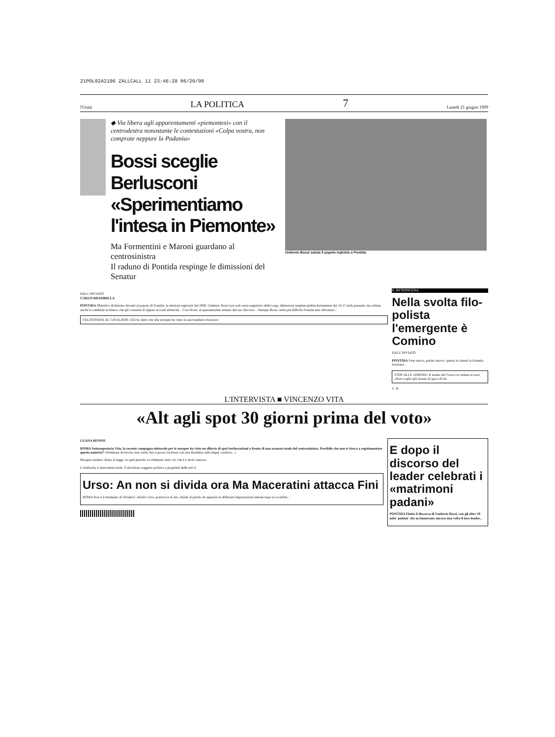21POL02A2106 ZALLCALL 11 23:46:28 06/20/99
l'Unità LA POLITICA 7 Lunedì 21 giugno 1999
◆ Via libera agli apparentamenti «piemontesi» con il centrodestra nonostante le contestazioni «Colpa vostra, non comprate neppure la Padania»
Bossi sceglie Berlusconi «Sperimentiamo l'intesa in Piemonte»
Ma Formentini e Maroni guardano al centrosinistra
Il raduno di Pontida respinge le dimissioni del Senatur
Umberto Bossi saluta il popolo leghista a Pontida
DALL'INVIATO
CARLO BRAMBILLA
PONTIDA Obiettivo dichiarato davanti al popolo di Pontida: le elezioni regionali del 2000. Umberto Bossi non solo resta segretario della Lega, dimissioni respinte plebiscitariamente dai 10-15 mila presenti, ma ottiene anche la cambiale in bianco che gli consente di siglare accordi elettorali... Così Bossi, al quarantesimo minuto del suo discorso... Dunque Bossi, nella più difficile Pontida mai affrontata...
TELEFONATA AL CAVALIERE «Gli ho detto che alle europee ha vinto la sua bandiera tricolore»
IL RETROSCENA
Nella svolta filo-polista l'emergente è Comino
DALL'INVIATO
PONTIDA Fase nuova, partito nuovo: questa in sintesi la formula bossiana...
STOP ALLE «ERESIE» Il leader del Carroccio intima ai suoi: «Non voglio più dosare di qua e di là»
C. B.
L'INTERVISTA ■ VINCENZO VITA
«Alt agli spot 30 giorni prima del voto»
LUANA BENINI
ROMA Sottosegretario Vita, la recente campagna elettorale per le europee ha visto un diluvio di spot berlusconiani a fronte di una assenza totale del centrosinistra. Possibile che non si riesca a regolamentare questa materia? «Premessa doverosa: non credo che si possa risolvere con una disamina sulla impar condicio...»
Bisogna rendere chiara la legge, in quel periodo va eliminato tutto ciò che è a titolo oneroso
L'Authority è intervenuta male. Coincidono soggetto politico e proprietà delle reti tv
Urso: An non si divida ora Ma Maceratini attacca Fini
ROMA Non è il momento di dividerci. Adolfo Urso, portavoce di An, chiede al partito di superare le differenti impostazioni interne dopo la sconfitta...
E dopo il discorso del leader celebrati i «matrimoni padani»
PONTIDA Finito il discorso di Umberto Bossi, con gli oltre 10 mila 'padani' che acclamavano ancora una volta il loro leader...